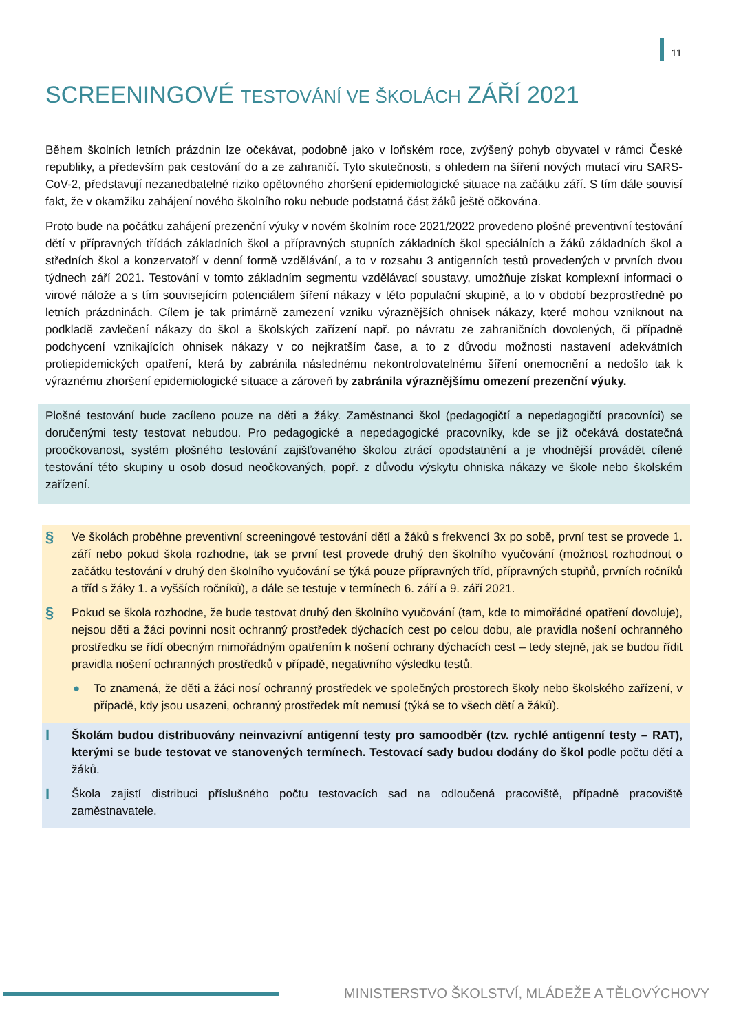11
SCREENINGOVÉ TESTOVÁNÍ VE ŠKOLÁCH ZÁŘÍ 2021
Během školních letních prázdnin lze očekávat, podobně jako v loňském roce, zvýšený pohyb obyvatel v rámci České republiky, a především pak cestování do a ze zahraničí. Tyto skutečnosti, s ohledem na šíření nových mutací viru SARS-CoV-2, představují nezanedbatelné riziko opětovného zhoršení epidemiologické situace na začátku září. S tím dále souvisí fakt, že v okamžiku zahájení nového školního roku nebude podstatná část žáků ještě očkována.
Proto bude na počátku zahájení prezenční výuky v novém školním roce 2021/2022 provedeno plošné preventivní testování dětí v přípravných třídách základních škol a přípravných stupních základních škol speciálních a žáků základních škol a středních škol a konzervatoří v denní formě vzdělávání, a to v rozsahu 3 antigenních testů provedených v prvních dvou týdnech září 2021. Testování v tomto základním segmentu vzdělávací soustavy, umožňuje získat komplexní informaci o virové nálože a s tím souvisejícím potenciálem šíření nákazy v této populační skupině, a to v období bezprostředně po letních prázdninách. Cílem je tak primárně zamezení vzniku výraznějších ohnisek nákazy, které mohou vzniknout na podkladě zavlečení nákazy do škol a školských zařízení např. po návratu ze zahraničních dovolených, či případně podchycení vznikajících ohnisek nákazy v co nejkratším čase, a to z důvodu možnosti nastavení adekvátních protiepidemických opatření, která by zabránila následnému nekontrolovatelnému šíření onemocnění a nedošlo tak k výraznému zhoršení epidemiologické situace a zároveň by zabránila výraznějšímu omezení prezenční výuky.
Plošné testování bude zacíleno pouze na děti a žáky. Zaměstnanci škol (pedagogičtí a nepedagogičtí pracovníci) se doručenými testy testovat nebudou. Pro pedagogické a nepedagogické pracovníky, kde se již očekává dostatečná proočkovanost, systém plošného testování zajišťovaného školou ztrácí opodstatnění a je vhodnější provádět cílené testování této skupiny u osob dosud neočkovaných, popř. z důvodu výskytu ohniska nákazy ve škole nebo školském zařízení.
§
Ve školách proběhne preventivní screeningové testování dětí a žáků s frekvencí 3x po sobě, první test se provede 1. září nebo pokud škola rozhodne, tak se první test provede druhý den školního vyučování (možnost rozhodnout o začátku testování v druhý den školního vyučování se týká pouze přípravných tříd, přípravných stupňů, prvních ročníků a tříd s žáky 1. a vyšších ročníků), a dále se testuje v termínech 6. září a 9. září 2021.
§
Pokud se škola rozhodne, že bude testovat druhý den školního vyučování (tam, kde to mimořádné opatření dovoluje), nejsou děti a žáci povinni nosit ochranný prostředek dýchacích cest po celou dobu, ale pravidla nošení ochranného prostředku se řídí obecným mimořádným opatřením k nošení ochrany dýchacích cest – tedy stejně, jak se budou řídit pravidla nošení ochranných prostředků v případě, negativního výsledku testů.
● To znamená, že děti a žáci nosí ochranný prostředek ve společných prostorech školy nebo školského zařízení, v případě, kdy jsou usazeni, ochranný prostředek mít nemusí (týká se to všech dětí a žáků).
I
Školám budou distribuovány neinvazivní antigenní testy pro samoodběr (tzv. rychlé antigenní testy – RAT), kterými se bude testovat ve stanovených termínech. Testovací sady budou dodány do škol podle počtu dětí a žáků.
I
Škola zajistí distribuci příslušného počtu testovacích sad na odloučená pracoviště, případně pracoviště zaměstnavatele.
MINISTERSTVO ŠKOLSTVÍ, MLÁDEŽE A TĚLOVÝCHOVY